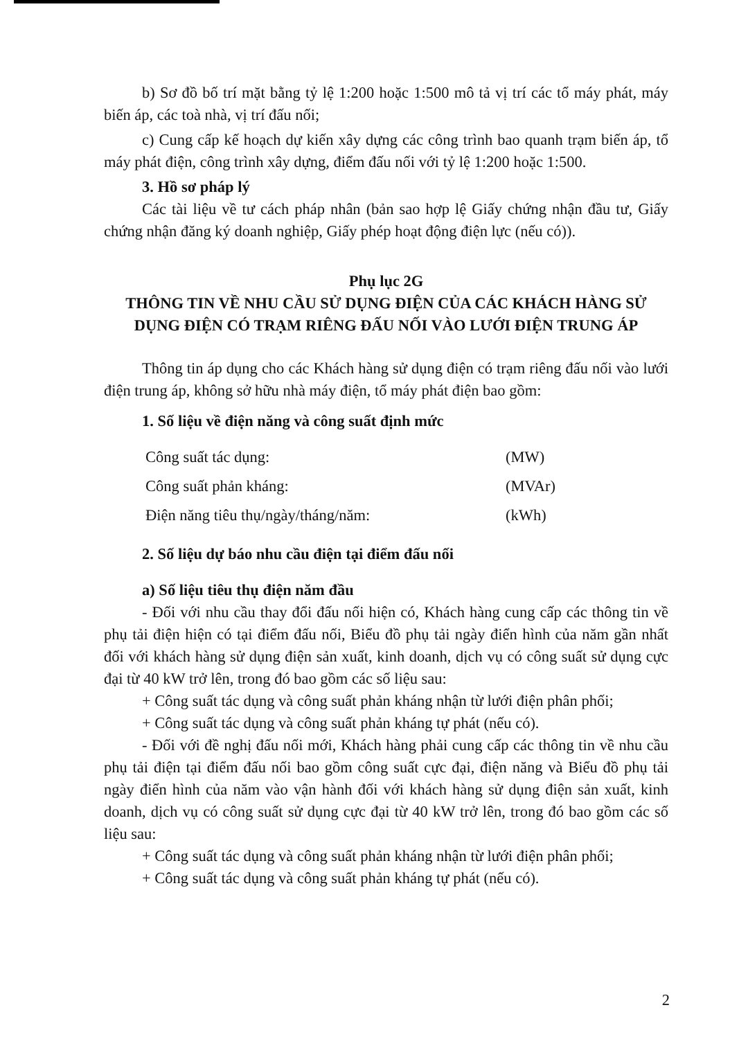b) Sơ đồ bố trí mặt bằng tỷ lệ 1:200 hoặc 1:500 mô tả vị trí các tổ máy phát, máy biến áp, các toà nhà, vị trí đấu nối;
c) Cung cấp kế hoạch dự kiến xây dựng các công trình bao quanh trạm biến áp, tổ máy phát điện, công trình xây dựng, điểm đấu nối với tỷ lệ 1:200 hoặc 1:500.
3. Hồ sơ pháp lý
Các tài liệu về tư cách pháp nhân (bản sao hợp lệ Giấy chứng nhận đầu tư, Giấy chứng nhận đăng ký doanh nghiệp, Giấy phép hoạt động điện lực (nếu có)).
Phụ lục 2G
THÔNG TIN VỀ NHU CẦU SỬ DỤNG ĐIỆN CỦA CÁC KHÁCH HÀNG SỬ DỤNG ĐIỆN CÓ TRẠM RIÊNG ĐẤU NỐI VÀO LƯỚI ĐIỆN TRUNG ÁP
Thông tin áp dụng cho các Khách hàng sử dụng điện có trạm riêng đấu nối vào lưới điện trung áp, không sở hữu nhà máy điện, tổ máy phát điện bao gồm:
1. Số liệu về điện năng và công suất định mức
Công suất tác dụng: (MW)
Công suất phản kháng: (MVAr)
Điện năng tiêu thụ/ngày/tháng/năm: (kWh)
2. Số liệu dự báo nhu cầu điện tại điểm đấu nối
a) Số liệu tiêu thụ điện năm đầu
- Đối với nhu cầu thay đổi đấu nối hiện có, Khách hàng cung cấp các thông tin về phụ tải điện hiện có tại điểm đấu nối, Biểu đồ phụ tải ngày điển hình của năm gần nhất đối với khách hàng sử dụng điện sản xuất, kinh doanh, dịch vụ có công suất sử dụng cực đại từ 40 kW trở lên, trong đó bao gồm các số liệu sau:
+ Công suất tác dụng và công suất phản kháng nhận từ lưới điện phân phối;
+ Công suất tác dụng và công suất phản kháng tự phát (nếu có).
- Đối với đề nghị đấu nối mới, Khách hàng phải cung cấp các thông tin về nhu cầu phụ tải điện tại điểm đấu nối bao gồm công suất cực đại, điện năng và Biểu đồ phụ tải ngày điển hình của năm vào vận hành đối với khách hàng sử dụng điện sản xuất, kinh doanh, dịch vụ có công suất sử dụng cực đại từ 40 kW trở lên, trong đó bao gồm các số liệu sau:
+ Công suất tác dụng và công suất phản kháng nhận từ lưới điện phân phối;
+ Công suất tác dụng và công suất phản kháng tự phát (nếu có).
2